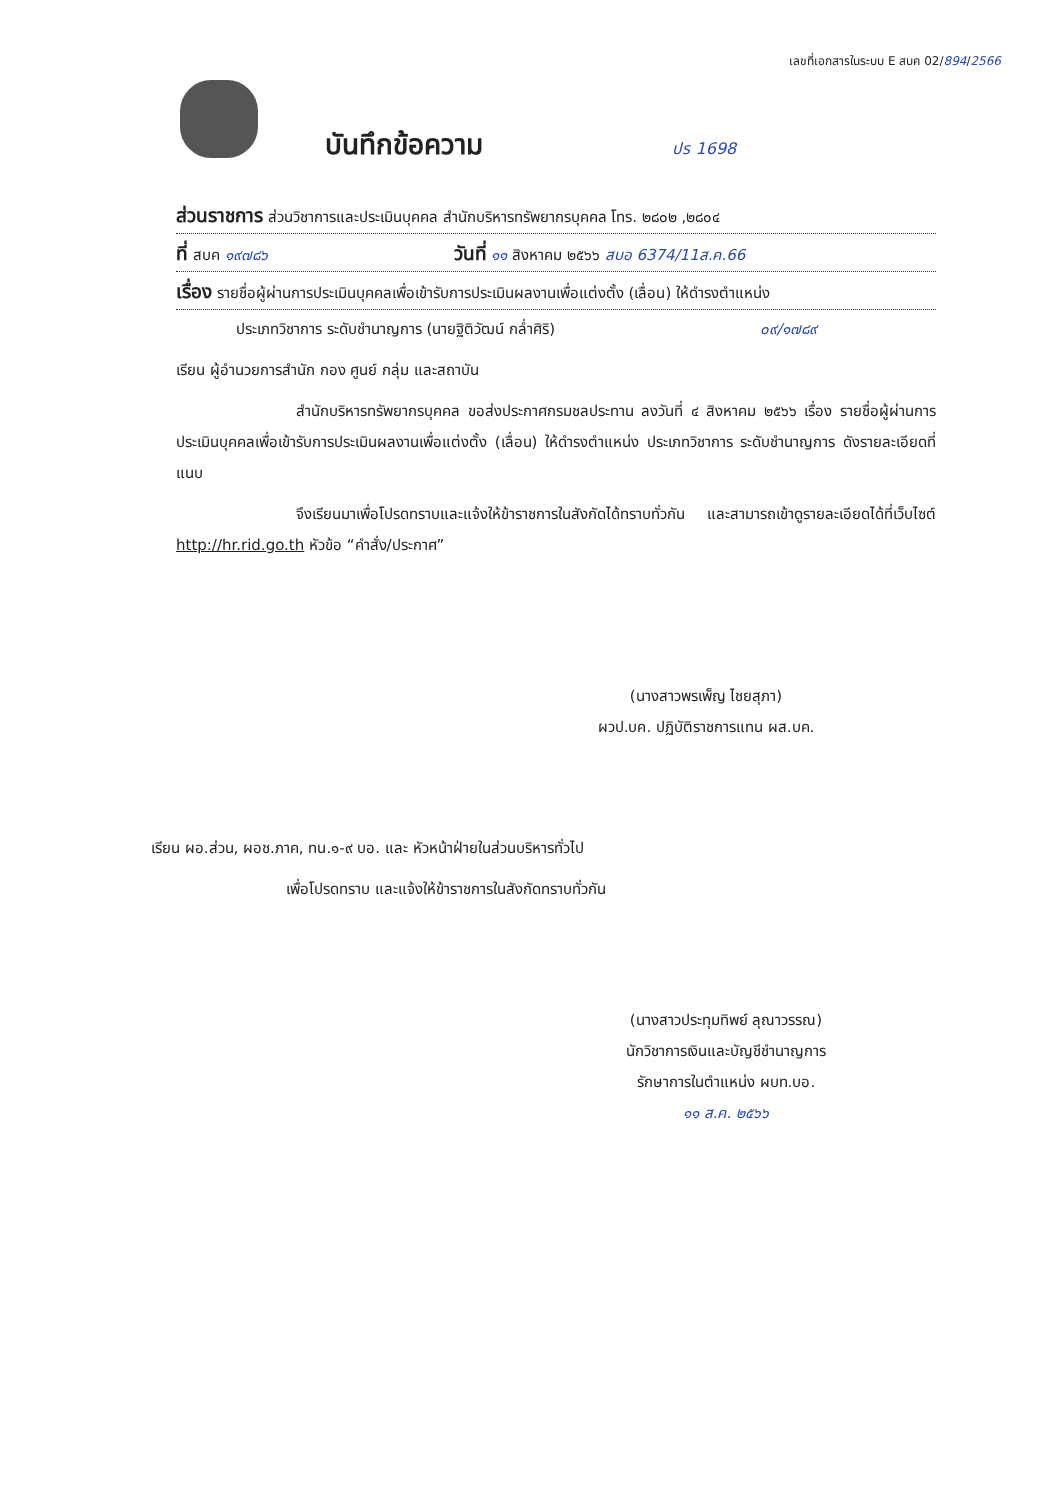เลขที่เอกสารในระบบ E สบค 02/894/2566
บันทึกข้อความ ปร 1698
ส่วนราชการ ส่วนวิชาการและประเมินบุคคล สำนักบริหารทรัพยากรบุคคล โทร. ๒๘๐๒ ,๒๘๐๔
ที่ สบค ๑๙๗๘๖ วันที่ ๑๑ สิงหาคม ๒๕๖๖ สบอ 6374/11ส.ค.66
เรื่อง รายชื่อผู้ผ่านการประเมินบุคคลเพื่อเข้ารับการประเมินผลงานเพื่อแต่งตั้ง (เลื่อน) ให้ดำรงตำแหน่ง
ประเภทวิชาการ ระดับชำนาญการ (นายฐิติวัฒน์ กล่ำศิริ) ๐๙/๑๗๘๙
เรียน ผู้อำนวยการสำนัก กอง ศูนย์ กลุ่ม และสถาบัน
สำนักบริหารทรัพยากรบุคคล ขอส่งประกาศกรมชลประทาน ลงวันที่ ๔ สิงหาคม ๒๕๖๖ เรื่อง รายชื่อผู้ผ่านการประเมินบุคคลเพื่อเข้ารับการประเมินผลงานเพื่อแต่งตั้ง (เลื่อน) ให้ดำรงตำแหน่ง ประเภทวิชาการ ระดับชำนาญการ ดังรายละเอียดที่แนบ
จึงเรียนมาเพื่อโปรดทราบและแจ้งให้ข้าราชการในสังกัดได้ทราบทั่วกัน และสามารถเข้าดูรายละเอียดได้ที่เว็บไซต์ http://hr.rid.go.th หัวข้อ “คำสั่ง/ประกาศ”
(นางสาวพรเพ็ญ ไชยสุภา)
ผวป.บค. ปฏิบัติราชการแทน ผส.บค.
เรียน ผอ.ส่วน, ผอช.ภาค, ทน.๑-๙ บอ. และ หัวหน้าฝ่ายในส่วนบริหารทั่วไป
เพื่อโปรดทราบ และแจ้งให้ข้าราชการในสังกัดทราบทั่วกัน
(นางสาวประทุมทิพย์ ลุณาวรรณ)
นักวิชาการเงินและบัญชีชำนาญการ
รักษาการในตำแหน่ง ผบท.บอ.
๑๑ ส.ค. ๒๕๖๖